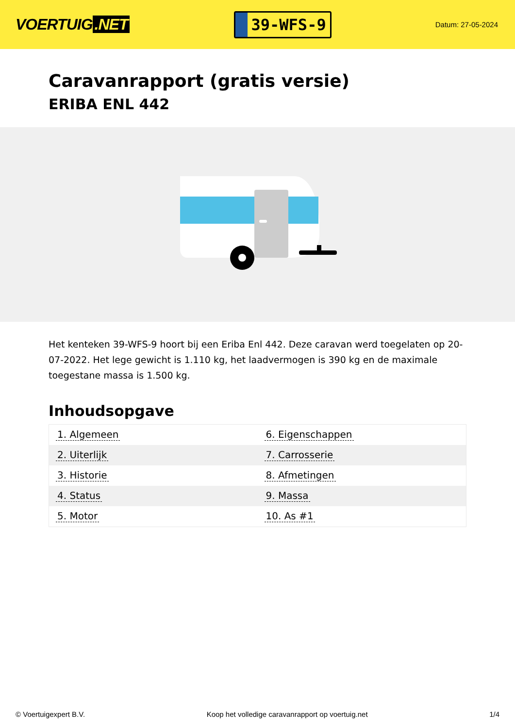VOERTUIG.NET
39-WFS-9
Datum: 27-05-2024
Caravanrapport (gratis versie)
ERIBA ENL 442
Het kenteken 39-WFS-9 hoort bij een Eriba Enl 442. Deze caravan werd toegelaten op 20-07-2022. Het lege gewicht is 1.110 kg, het laadvermogen is 390 kg en de maximale toegestane massa is 1.500 kg.
Inhoudsopgave
| 1. Algemeen | 6. Eigenschappen |
| 2. Uiterlijk | 7. Carrosserie |
| 3. Historie | 8. Afmetingen |
| 4. Status | 9. Massa |
| 5. Motor | 10. As #1 |
© Voertuigexpert B.V. Koop het volledige caravanrapport op voertuig.net
1/4